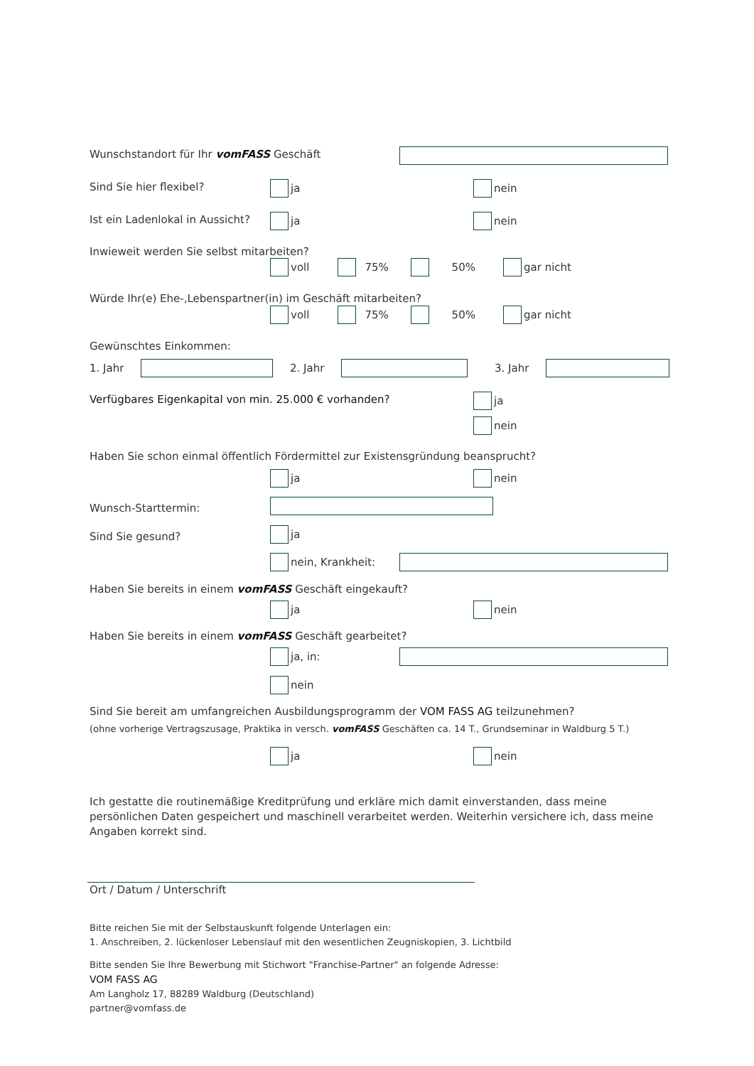Wunschstandort für Ihr vomFASS Geschäft
Sind Sie hier flexibel? ja nein
Ist ein Ladenlokal in Aussicht?
ja nein
Inwieweit werden Sie selbst mitarbeiten?
voll 75% 50% gar nicht
Würde Ihr(e) Ehe-,Lebenspartner(in) im Geschäft mitarbeiten?
voll 75% 50% gar nicht
Gewünschtes Einkommen:
1. Jahr 2. Jahr 3. Jahr
Verfügbares Eigenkapital von min. 25.000 € vorhanden?
ja
nein
Haben Sie schon einmal öffentlich Fördermittel zur Existensgründung beansprucht?
ja nein
Wunsch-Starttermin:
Sind Sie gesund? ja
nein, Krankheit:
Haben Sie bereits in einem vomFASS Geschäft eingekauft?
ja nein
Haben Sie bereits in einem vomFASS Geschäft gearbeitet?
ja, in:
nein
Sind Sie bereit am umfangreichen Ausbildungsprogramm der VOM FASS AG teilzunehmen?
(ohne vorherige Vertragszusage, Praktika in versch. vomFASS Geschäften ca. 14 T., Grundseminar in Waldburg 5 T.)
ja nein
Ich gestatte die routinemäßige Kreditprüfung und erkläre mich damit einverstanden, dass meine persönlichen Daten gespeichert und maschinell verarbeitet werden. Weiterhin versichere ich, dass meine Angaben korrekt sind.
Ort / Datum / Unterschrift
Bitte reichen Sie mit der Selbstauskunft folgende Unterlagen ein:
1. Anschreiben, 2. lückenloser Lebenslauf mit den wesentlichen Zeugniskopien, 3. Lichtbild
Bitte senden Sie Ihre Bewerbung mit Stichwort "Franchise-Partner" an folgende Adresse:
VOM FASS AG
Am Langholz 17, 88289 Waldburg (Deutschland)
partner@vomfass.de